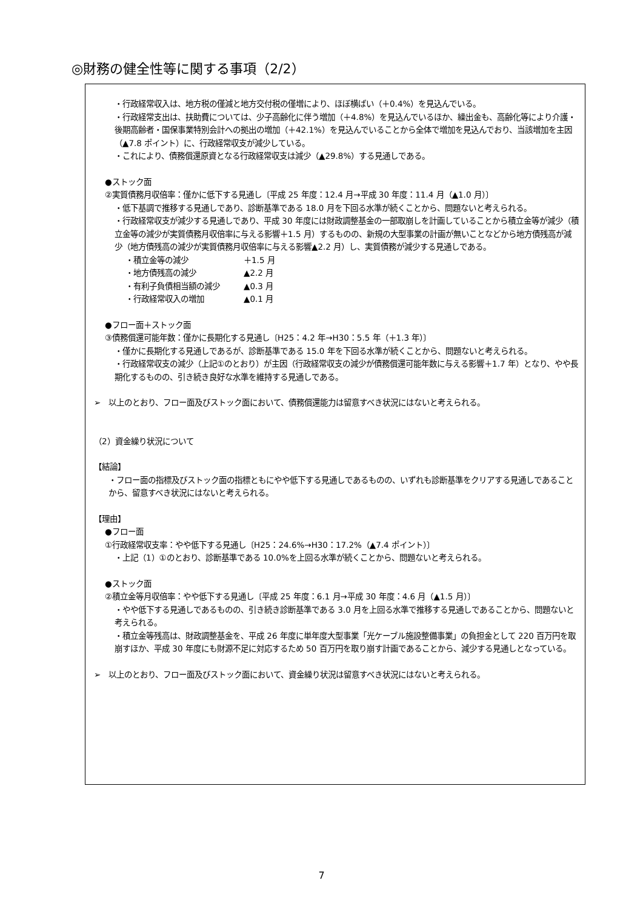◎財務の健全性等に関する事項（2/2）
・行政経常収入は、地方税の僅減と地方交付税の僅増により、ほぼ横ばい（＋0.4%）を見込んでいる。
・行政経常支出は、扶助費については、少子高齢化に伴う増加（＋4.8%）を見込んでいるほか、繰出金も、高齢化等により介護・後期高齢者・国保事業特別会計への拠出の増加（＋42.1%）を見込んでいることから全体で増加を見込んでおり、当該増加を主因（▲7.8 ポイント）に、行政経常収支が減少している。
・これにより、債務償還原資となる行政経常収支は減少（▲29.8%）する見通しである。
●ストック面
②実質債務月収倍率：僅かに低下する見通し〔平成 25 年度：12.4 月→平成 30 年度：11.4 月（▲1.0 月）〕
・低下基調で推移する見通しであり、診断基準である 18.0 月を下回る水準が続くことから、問題ないと考えられる。
・行政経常収支が減少する見通しであり、平成 30 年度には財政調整基金の一部取崩しを計画していることから積立金等が減少（積立金等の減少が実質債務月収倍率に与える影響＋1.5 月）するものの、新規の大型事業の計画が無いことなどから地方債残高が減少（地方債残高の減少が実質債務月収倍率に与える影響▲2.2 月）し、実質債務が減少する見通しである。
・積立金等の減少 ＋1.5 月
・地方債残高の減少 ▲2.2 月
・有利子負債相当額の減少 ▲0.3 月
・行政経常収入の増加 ▲0.1 月
●フロー面＋ストック面
③債務償還可能年数：僅かに長期化する見通し〔H25：4.2 年→H30：5.5 年（＋1.3 年）〕
・僅かに長期化する見通しであるが、診断基準である 15.0 年を下回る水準が続くことから、問題ないと考えられる。
・行政経常収支の減少（上記①のとおり）が主因（行政経常収支の減少が債務償還可能年数に与える影響＋1.7 年）となり、やや長期化するものの、引き続き良好な水準を維持する見通しである。
➢　以上のとおり、フロー面及びストック面において、債務償還能力は留意すべき状況にはないと考えられる。
（2）資金繰り状況について
【結論】
・フロー面の指標及びストック面の指標ともにやや低下する見通しであるものの、いずれも診断基準をクリアする見通しであることから、留意すべき状況にはないと考えられる。
【理由】
●フロー面
①行政経常収支率：やや低下する見通し〔H25：24.6%→H30：17.2%（▲7.4 ポイント）〕
・上記（1）①のとおり、診断基準である 10.0%を上回る水準が続くことから、問題ないと考えられる。
●ストック面
②積立金等月収倍率：やや低下する見通し〔平成 25 年度：6.1 月→平成 30 年度：4.6 月（▲1.5 月）〕
・やや低下する見通しであるものの、引き続き診断基準である 3.0 月を上回る水準で推移する見通しであることから、問題ないと考えられる。
・積立金等残高は、財政調整基金を、平成 26 年度に単年度大型事業「光ケーブル施設整備事業」の負担金として 220 百万円を取崩すほか、平成 30 年度にも財源不足に対応するため 50 百万円を取り崩す計画であることから、減少する見通しとなっている。
➢　以上のとおり、フロー面及びストック面において、資金繰り状況は留意すべき状況にはないと考えられる。
7